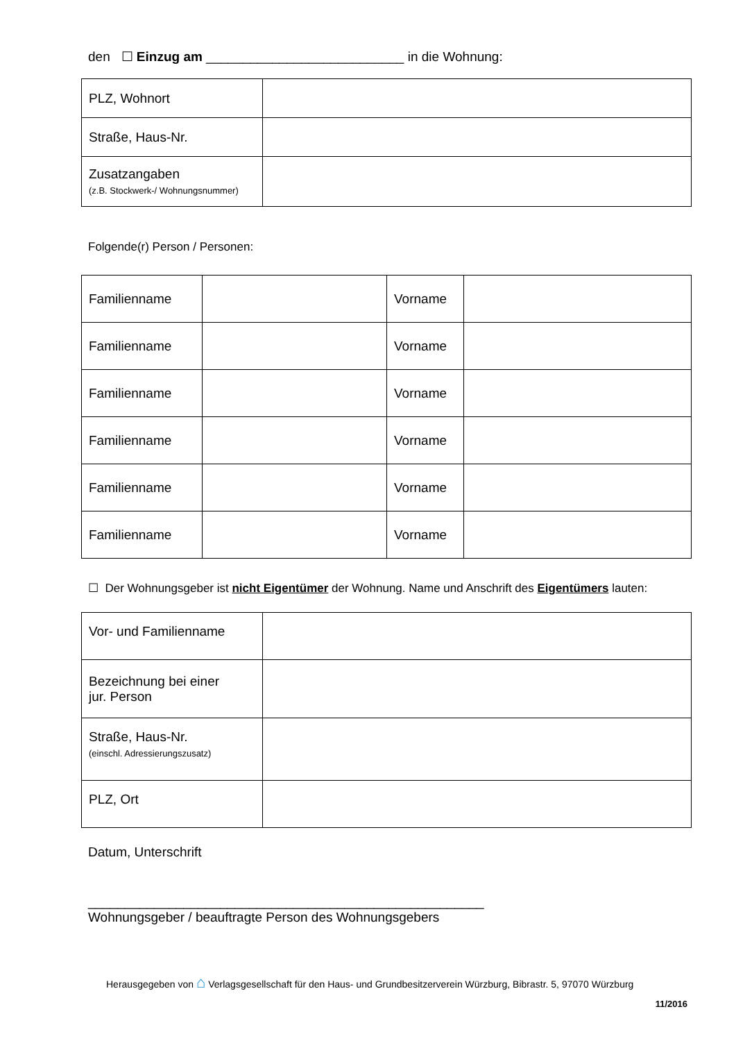den ☐ Einzug am ___________________________ in die Wohnung:
| PLZ, Wohnort | |
| Straße, Haus-Nr. | |
| Zusatzangaben (z.B. Stockwerk-/ Wohnungsnummer) | |
Folgende(r) Person / Personen:
| Familienname | | Vorname | |
| Familienname | | Vorname | |
| Familienname | | Vorname | |
| Familienname | | Vorname | |
| Familienname | | Vorname | |
| Familienname | | Vorname | |
☐ Der Wohnungsgeber ist nicht Eigentümer der Wohnung. Name und Anschrift des Eigentümers lauten:
| Vor- und Familienname | |
| Bezeichnung bei einer jur. Person | |
| Straße, Haus-Nr. (einschl. Adressierungszusatz) | |
| PLZ, Ort | |
Datum, Unterschrift
______________________________________________________
Wohnungsgeber / beauftragte Person des Wohnungsgebers
Herausgegeben von ⌂ Verlagsgesellschaft für den Haus- und Grundbesitzerverein Würzburg, Bibrastr. 5, 97070 Würzburg
11/2016